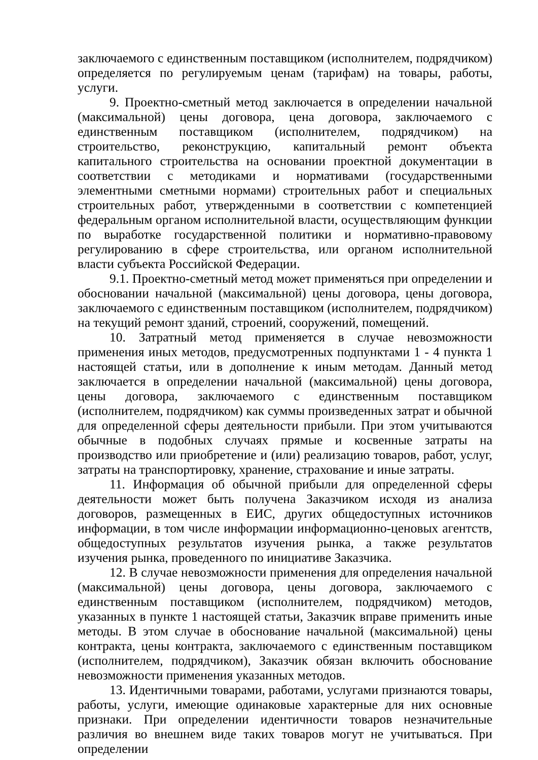заключаемого с единственным поставщиком (исполнителем, подрядчиком) определяется по регулируемым ценам (тарифам) на товары, работы, услуги.
9. Проектно-сметный метод заключается в определении начальной (максимальной) цены договора, цена договора, заключаемого с единственным поставщиком (исполнителем, подрядчиком) на строительство, реконструкцию, капитальный ремонт объекта капитального строительства на основании проектной документации в соответствии с методиками и нормативами (государственными элементными сметными нормами) строительных работ и специальных строительных работ, утвержденными в соответствии с компетенцией федеральным органом исполнительной власти, осуществляющим функции по выработке государственной политики и нормативно-правовому регулированию в сфере строительства, или органом исполнительной власти субъекта Российской Федерации.
9.1. Проектно-сметный метод может применяться при определении и обосновании начальной (максимальной) цены договора, цены договора, заключаемого с единственным поставщиком (исполнителем, подрядчиком) на текущий ремонт зданий, строений, сооружений, помещений.
10. Затратный метод применяется в случае невозможности применения иных методов, предусмотренных подпунктами 1 - 4 пункта 1 настоящей статьи, или в дополнение к иным методам. Данный метод заключается в определении начальной (максимальной) цены договора, цены договора, заключаемого с единственным поставщиком (исполнителем, подрядчиком) как суммы произведенных затрат и обычной для определенной сферы деятельности прибыли. При этом учитываются обычные в подобных случаях прямые и косвенные затраты на производство или приобретение и (или) реализацию товаров, работ, услуг, затраты на транспортировку, хранение, страхование и иные затраты.
11. Информация об обычной прибыли для определенной сферы деятельности может быть получена Заказчиком исходя из анализа договоров, размещенных в ЕИС, других общедоступных источников информации, в том числе информации информационно-ценовых агентств, общедоступных результатов изучения рынка, а также результатов изучения рынка, проведенного по инициативе Заказчика.
12. В случае невозможности применения для определения начальной (максимальной) цены договора, цены договора, заключаемого с единственным поставщиком (исполнителем, подрядчиком) методов, указанных в пункте 1 настоящей статьи, Заказчик вправе применить иные методы. В этом случае в обоснование начальной (максимальной) цены контракта, цены контракта, заключаемого с единственным поставщиком (исполнителем, подрядчиком), Заказчик обязан включить обоснование невозможности применения указанных методов.
13. Идентичными товарами, работами, услугами признаются товары, работы, услуги, имеющие одинаковые характерные для них основные признаки. При определении идентичности товаров незначительные различия во внешнем виде таких товаров могут не учитываться. При определении